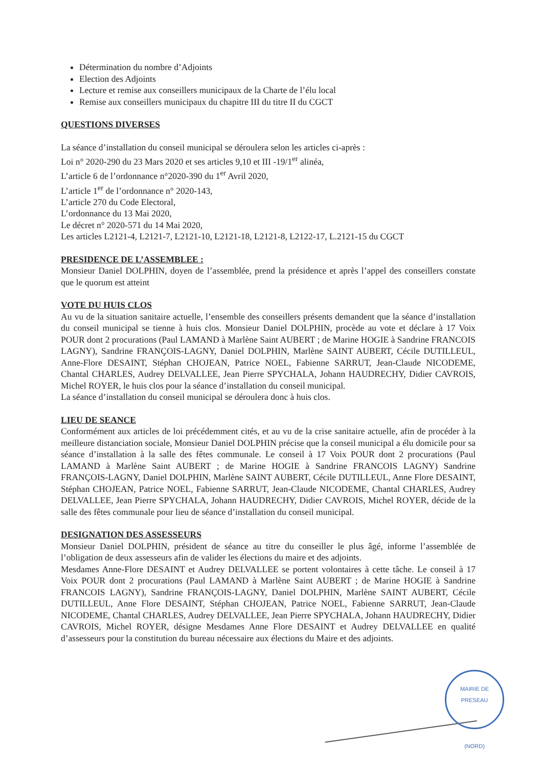Détermination du nombre d’Adjoints
Election des Adjoints
Lecture et remise aux conseillers municipaux de la Charte de l’élu local
Remise aux conseillers municipaux du chapitre III du titre II du CGCT
QUESTIONS DIVERSES
La séance d’installation du conseil municipal se déroulera selon les articles ci-après :
Loi n° 2020-290 du 23 Mars 2020 et ses articles 9,10 et III -19/1<sup>er</sup> alinéa,
L’article 6 de l’ordonnance n°2020-390 du 1<sup>er</sup> Avril 2020,
L’article 1<sup>er</sup> de l’ordonnance n° 2020-143,
L’article 270 du Code Electoral,
L’ordonnance du 13 Mai 2020,
Le décret n° 2020-571 du 14 Mai 2020,
Les articles L2121-4, L2121-7, L2121-10, L2121-18, L2121-8, L2122-17, L.2121-15 du CGCT
PRESIDENCE DE L’ASSEMBLEE :
Monsieur Daniel DOLPHIN, doyen de l’assemblée, prend la présidence et après l’appel des conseillers constate que le quorum est atteint
VOTE DU HUIS CLOS
Au vu de la situation sanitaire actuelle, l’ensemble des conseillers présents demandent que la séance d’installation du conseil municipal se tienne à huis clos. Monsieur Daniel DOLPHIN, procède au vote et déclare à 17 Voix POUR dont 2 procurations (Paul LAMAND à Marlène Saint AUBERT ; de Marine HOGIE à Sandrine FRANCOIS LAGNY), Sandrine FRANÇOIS-LAGNY, Daniel DOLPHIN, Marlène SAINT AUBERT, Cécile DUTILLEUL, Anne-Flore DESAINT, Stéphan CHOJEAN, Patrice NOEL, Fabienne SARRUT, Jean-Claude NICODEME, Chantal CHARLES, Audrey DELVALLEE, Jean Pierre SPYCHALA, Johann HAUDRECHY, Didier CAVROIS, Michel ROYER, le huis clos pour la séance d’installation du conseil municipal.
La séance d’installation du conseil municipal se déroulera donc à huis clos.
LIEU DE SEANCE
Conformément aux articles de loi précédemment cités, et au vu de la crise sanitaire actuelle, afin de procéder à la meilleure distanciation sociale, Monsieur Daniel DOLPHIN précise que la conseil municipal a élu domicile pour sa séance d’installation à la salle des fêtes communale. Le conseil à 17 Voix POUR dont 2 procurations (Paul LAMAND à Marlène Saint AUBERT ; de Marine HOGIE à Sandrine FRANCOIS LAGNY) Sandrine FRANÇOIS-LAGNY, Daniel DOLPHIN, Marlène SAINT AUBERT, Cécile DUTILLEUL, Anne Flore DESAINT, Stéphan CHOJEAN, Patrice NOEL, Fabienne SARRUT, Jean-Claude NICODEME, Chantal CHARLES, Audrey DELVALLEE, Jean Pierre SPYCHALA, Johann HAUDRECHY, Didier CAVROIS, Michel ROYER, décide de la salle des fêtes communale pour lieu de séance d’installation du conseil municipal.
DESIGNATION DES ASSESSEURS
Monsieur Daniel DOLPHIN, président de séance au titre du conseiller le plus âgé, informe l’assemblée de l’obligation de deux assesseurs afin de valider les élections du maire et des adjoints.
Mesdames Anne-Flore DESAINT et Audrey DELVALLEE se portent volontaires à cette tâche. Le conseil à 17 Voix POUR dont 2 procurations (Paul LAMAND à Marlène Saint AUBERT ; de Marine HOGIE à Sandrine FRANCOIS LAGNY), Sandrine FRANÇOIS-LAGNY, Daniel DOLPHIN, Marlène SAINT AUBERT, Cécile DUTILLEUL, Anne Flore DESAINT, Stéphan CHOJEAN, Patrice NOEL, Fabienne SARRUT, Jean-Claude NICODEME, Chantal CHARLES, Audrey DELVALLEE, Jean Pierre SPYCHALA, Johann HAUDRECHY, Didier CAVROIS, Michel ROYER, désigne Mesdames Anne Flore DESAINT et Audrey DELVALLEE en qualité d’assesseurs pour la constitution du bureau nécessaire aux élections du Maire et des adjoints.
MAIRIE DE PRESEAU
(NORD)